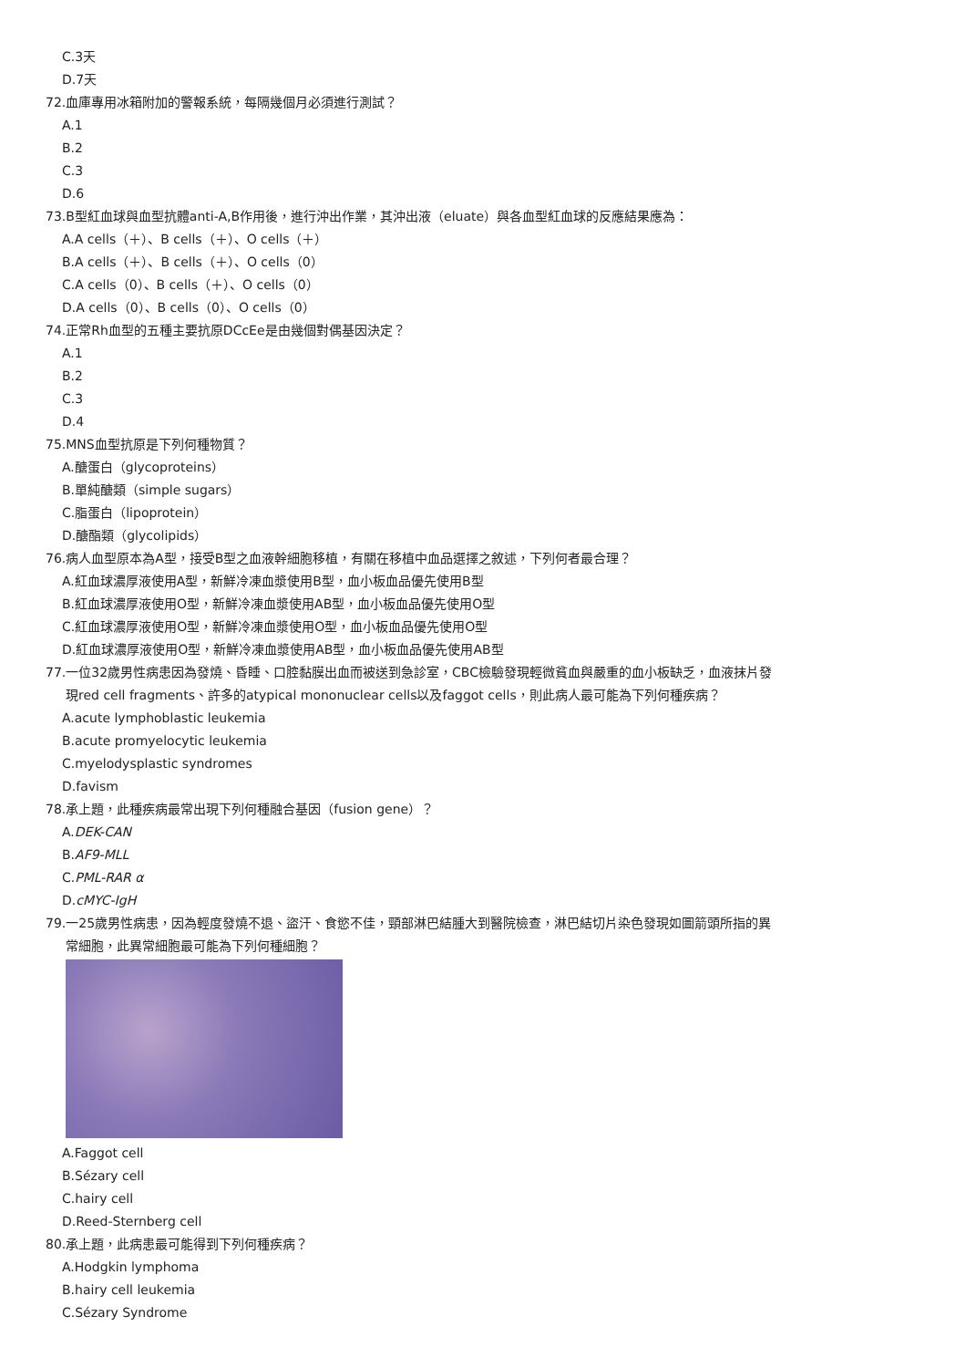C.3天
D.7天
72.血庫專用冰箱附加的警報系統，每隔幾個月必須進行測試？
A.1
B.2
C.3
D.6
73.B型紅血球與血型抗體anti-A,B作用後，進行沖出作業，其沖出液（eluate）與各血型紅血球的反應結果應為：
A.A cells（＋）、B cells（＋）、O cells（＋）
B.A cells（＋）、B cells（＋）、O cells（0）
C.A cells（0）、B cells（＋）、O cells（0）
D.A cells（0）、B cells（0）、O cells（0）
74.正常Rh血型的五種主要抗原DCcEe是由幾個對偶基因決定？
A.1
B.2
C.3
D.4
75.MNS血型抗原是下列何種物質？
A.醣蛋白（glycoproteins）
B.單純醣類（simple sugars）
C.脂蛋白（lipoprotein）
D.醣酯類（glycolipids）
76.病人血型原本為A型，接受B型之血液幹細胞移植，有關在移植中血品選擇之敘述，下列何者最合理？
A.紅血球濃厚液使用A型，新鮮冷凍血漿使用B型，血小板血品優先使用B型
B.紅血球濃厚液使用O型，新鮮冷凍血漿使用AB型，血小板血品優先使用O型
C.紅血球濃厚液使用O型，新鮮冷凍血漿使用O型，血小板血品優先使用O型
D.紅血球濃厚液使用O型，新鮮冷凍血漿使用AB型，血小板血品優先使用AB型
77.一位32歲男性病患因為發燒、昏睡、口腔黏膜出血而被送到急診室，CBC檢驗發現輕微貧血與嚴重的血小板缺乏，血液抹片發
現red cell fragments、許多的atypical mononuclear cells以及faggot cells，則此病人最可能為下列何種疾病？
A.acute lymphoblastic leukemia
B.acute promyelocytic leukemia
C.myelodysplastic syndromes
D.favism
78.承上題，此種疾病最常出現下列何種融合基因（fusion gene）？
A.DEK-CAN
B.AF9-MLL
C.PML-RAR α
D.cMYC-IgH
79.一25歲男性病患，因為輕度發燒不退、盜汗、食慾不佳，頸部淋巴結腫大到醫院檢查，淋巴結切片染色發現如圖箭頭所指的異
常細胞，此異常細胞最可能為下列何種細胞？
A.Faggot cell
B.Sézary cell
C.hairy cell
D.Reed-Sternberg cell
80.承上題，此病患最可能得到下列何種疾病？
A.Hodgkin lymphoma
B.hairy cell leukemia
C.Sézary Syndrome